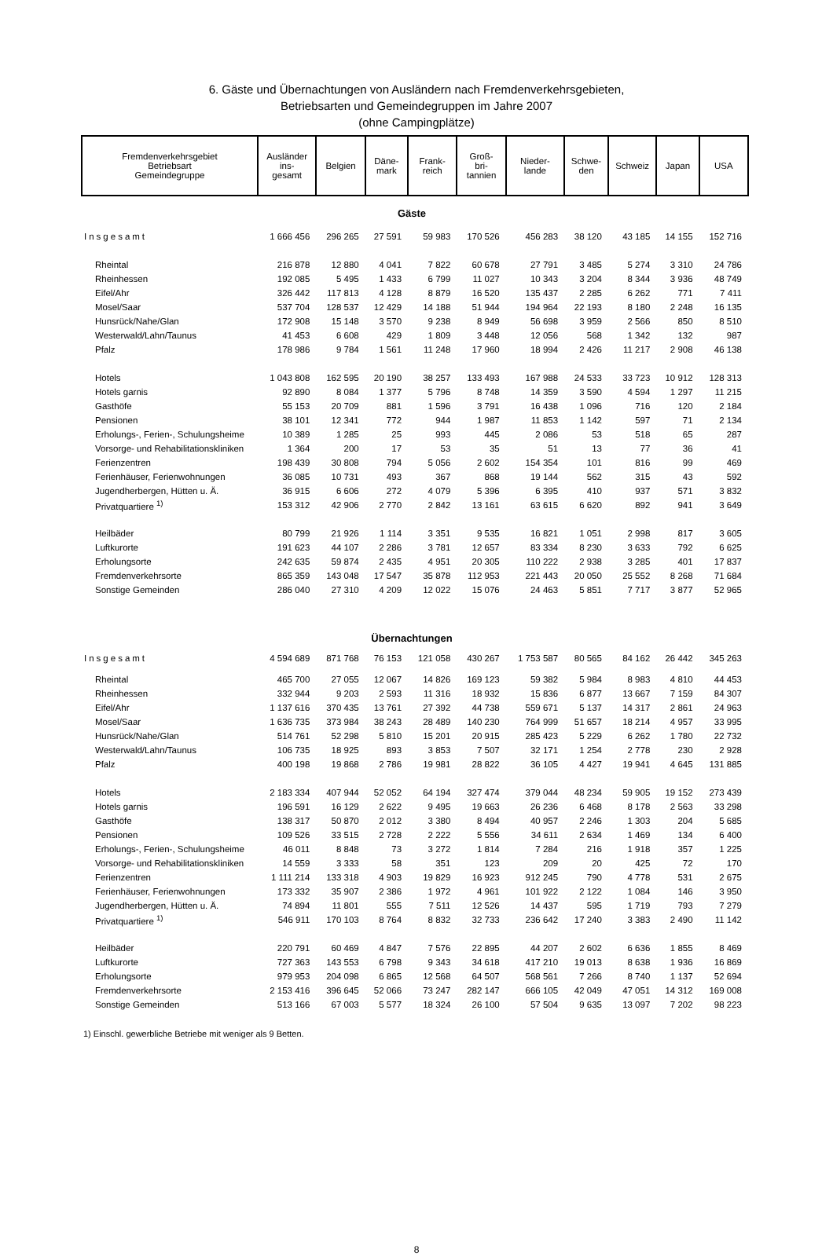6. Gäste und Übernachtungen von Ausländern nach Fremdenverkehrsgebieten,
Betriebsarten und Gemeindegruppen im Jahre 2007
(ohne Campingplätze)
| Fremdenverkehrsgebiet Betriebsart Gemeindegruppe | Ausländer ins- gesamt | Belgien | Däne- mark | Frank- reich | Groß- bri- tannien | Nieder- lande | Schwe- den | Schweiz | Japan | USA |
| --- | --- | --- | --- | --- | --- | --- | --- | --- | --- | --- |
| Gäste | | | | | | | | | | |
| Insgesamt | 1 666 456 | 296 265 | 27 591 | 59 983 | 170 526 | 456 283 | 38 120 | 43 185 | 14 155 | 152 716 |
| Rheintal | 216 878 | 12 880 | 4 041 | 7 822 | 60 678 | 27 791 | 3 485 | 5 274 | 3 310 | 24 786 |
| Rheinhessen | 192 085 | 5 495 | 1 433 | 6 799 | 11 027 | 10 343 | 3 204 | 8 344 | 3 936 | 48 749 |
| Eifel/Ahr | 326 442 | 117 813 | 4 128 | 8 879 | 16 520 | 135 437 | 2 285 | 6 262 | 771 | 7 411 |
| Mosel/Saar | 537 704 | 128 537 | 12 429 | 14 188 | 51 944 | 194 964 | 22 193 | 8 180 | 2 248 | 16 135 |
| Hunsrück/Nahe/Glan | 172 908 | 15 148 | 3 570 | 9 238 | 8 949 | 56 698 | 3 959 | 2 566 | 850 | 8 510 |
| Westerwald/Lahn/Taunus | 41 453 | 6 608 | 429 | 1 809 | 3 448 | 12 056 | 568 | 1 342 | 132 | 987 |
| Pfalz | 178 986 | 9 784 | 1 561 | 11 248 | 17 960 | 18 994 | 2 426 | 11 217 | 2 908 | 46 138 |
| Hotels | 1 043 808 | 162 595 | 20 190 | 38 257 | 133 493 | 167 988 | 24 533 | 33 723 | 10 912 | 128 313 |
| Hotels garnis | 92 890 | 8 084 | 1 377 | 5 796 | 8 748 | 14 359 | 3 590 | 4 594 | 1 297 | 11 215 |
| Gasthöfe | 55 153 | 20 709 | 881 | 1 596 | 3 791 | 16 438 | 1 096 | 716 | 120 | 2 184 |
| Pensionen | 38 101 | 12 341 | 772 | 944 | 1 987 | 11 853 | 1 142 | 597 | 71 | 2 134 |
| Erholungs-, Ferien-, Schulungsheime | 10 389 | 1 285 | 25 | 993 | 445 | 2 086 | 53 | 518 | 65 | 287 |
| Vorsorge- und Rehabilitationskliniken | 1 364 | 200 | 17 | 53 | 35 | 51 | 13 | 77 | 36 | 41 |
| Ferienzentren | 198 439 | 30 808 | 794 | 5 056 | 2 602 | 154 354 | 101 | 816 | 99 | 469 |
| Ferienhäuser, Ferienwohnungen | 36 085 | 10 731 | 493 | 367 | 868 | 19 144 | 562 | 315 | 43 | 592 |
| Jugendherbergen, Hütten u. Ä. | 36 915 | 6 606 | 272 | 4 079 | 5 396 | 6 395 | 410 | 937 | 571 | 3 832 |
| Privatquartiere <sup>1)</sup> | 153 312 | 42 906 | 2 770 | 2 842 | 13 161 | 63 615 | 6 620 | 892 | 941 | 3 649 |
| Heilbäder | 80 799 | 21 926 | 1 114 | 3 351 | 9 535 | 16 821 | 1 051 | 2 998 | 817 | 3 605 |
| Luftkurorte | 191 623 | 44 107 | 2 286 | 3 781 | 12 657 | 83 334 | 8 230 | 3 633 | 792 | 6 625 |
| Erholungsorte | 242 635 | 59 874 | 2 435 | 4 951 | 20 305 | 110 222 | 2 938 | 3 285 | 401 | 17 837 |
| Fremdenverkehrsorte | 865 359 | 143 048 | 17 547 | 35 878 | 112 953 | 221 443 | 20 050 | 25 552 | 8 268 | 71 684 |
| Sonstige Gemeinden | 286 040 | 27 310 | 4 209 | 12 022 | 15 076 | 24 463 | 5 851 | 7 717 | 3 877 | 52 965 |
| Übernachtungen | | | | | | | | | | |
| Insgesamt | 4 594 689 | 871 768 | 76 153 | 121 058 | 430 267 | 1 753 587 | 80 565 | 84 162 | 26 442 | 345 263 |
| Rheintal | 465 700 | 27 055 | 12 067 | 14 826 | 169 123 | 59 382 | 5 984 | 8 983 | 4 810 | 44 453 |
| Rheinhessen | 332 944 | 9 203 | 2 593 | 11 316 | 18 932 | 15 836 | 6 877 | 13 667 | 7 159 | 84 307 |
| Eifel/Ahr | 1 137 616 | 370 435 | 13 761 | 27 392 | 44 738 | 559 671 | 5 137 | 14 317 | 2 861 | 24 963 |
| Mosel/Saar | 1 636 735 | 373 984 | 38 243 | 28 489 | 140 230 | 764 999 | 51 657 | 18 214 | 4 957 | 33 995 |
| Hunsrück/Nahe/Glan | 514 761 | 52 298 | 5 810 | 15 201 | 20 915 | 285 423 | 5 229 | 6 262 | 1 780 | 22 732 |
| Westerwald/Lahn/Taunus | 106 735 | 18 925 | 893 | 3 853 | 7 507 | 32 171 | 1 254 | 2 778 | 230 | 2 928 |
| Pfalz | 400 198 | 19 868 | 2 786 | 19 981 | 28 822 | 36 105 | 4 427 | 19 941 | 4 645 | 131 885 |
| Hotels | 2 183 334 | 407 944 | 52 052 | 64 194 | 327 474 | 379 044 | 48 234 | 59 905 | 19 152 | 273 439 |
| Hotels garnis | 196 591 | 16 129 | 2 622 | 9 495 | 19 663 | 26 236 | 6 468 | 8 178 | 2 563 | 33 298 |
| Gasthöfe | 138 317 | 50 870 | 2 012 | 3 380 | 8 494 | 40 957 | 2 246 | 1 303 | 204 | 5 685 |
| Pensionen | 109 526 | 33 515 | 2 728 | 2 222 | 5 556 | 34 611 | 2 634 | 1 469 | 134 | 6 400 |
| Erholungs-, Ferien-, Schulungsheime | 46 011 | 8 848 | 73 | 3 272 | 1 814 | 7 284 | 216 | 1 918 | 357 | 1 225 |
| Vorsorge- und Rehabilitationskliniken | 14 559 | 3 333 | 58 | 351 | 123 | 209 | 20 | 425 | 72 | 170 |
| Ferienzentren | 1 111 214 | 133 318 | 4 903 | 19 829 | 16 923 | 912 245 | 790 | 4 778 | 531 | 2 675 |
| Ferienhäuser, Ferienwohnungen | 173 332 | 35 907 | 2 386 | 1 972 | 4 961 | 101 922 | 2 122 | 1 084 | 146 | 3 950 |
| Jugendherbergen, Hütten u. Ä. | 74 894 | 11 801 | 555 | 7 511 | 12 526 | 14 437 | 595 | 1 719 | 793 | 7 279 |
| Privatquartiere <sup>1)</sup> | 546 911 | 170 103 | 8 764 | 8 832 | 32 733 | 236 642 | 17 240 | 3 383 | 2 490 | 11 142 |
| Heilbäder | 220 791 | 60 469 | 4 847 | 7 576 | 22 895 | 44 207 | 2 602 | 6 636 | 1 855 | 8 469 |
| Luftkurorte | 727 363 | 143 553 | 6 798 | 9 343 | 34 618 | 417 210 | 19 013 | 8 638 | 1 936 | 16 869 |
| Erholungsorte | 979 953 | 204 098 | 6 865 | 12 568 | 64 507 | 568 561 | 7 266 | 8 740 | 1 137 | 52 694 |
| Fremdenverkehrsorte | 2 153 416 | 396 645 | 52 066 | 73 247 | 282 147 | 666 105 | 42 049 | 47 051 | 14 312 | 169 008 |
| Sonstige Gemeinden | 513 166 | 67 003 | 5 577 | 18 324 | 26 100 | 57 504 | 9 635 | 13 097 | 7 202 | 98 223 |
1) Einschl. gewerbliche Betriebe mit weniger als 9 Betten.
8